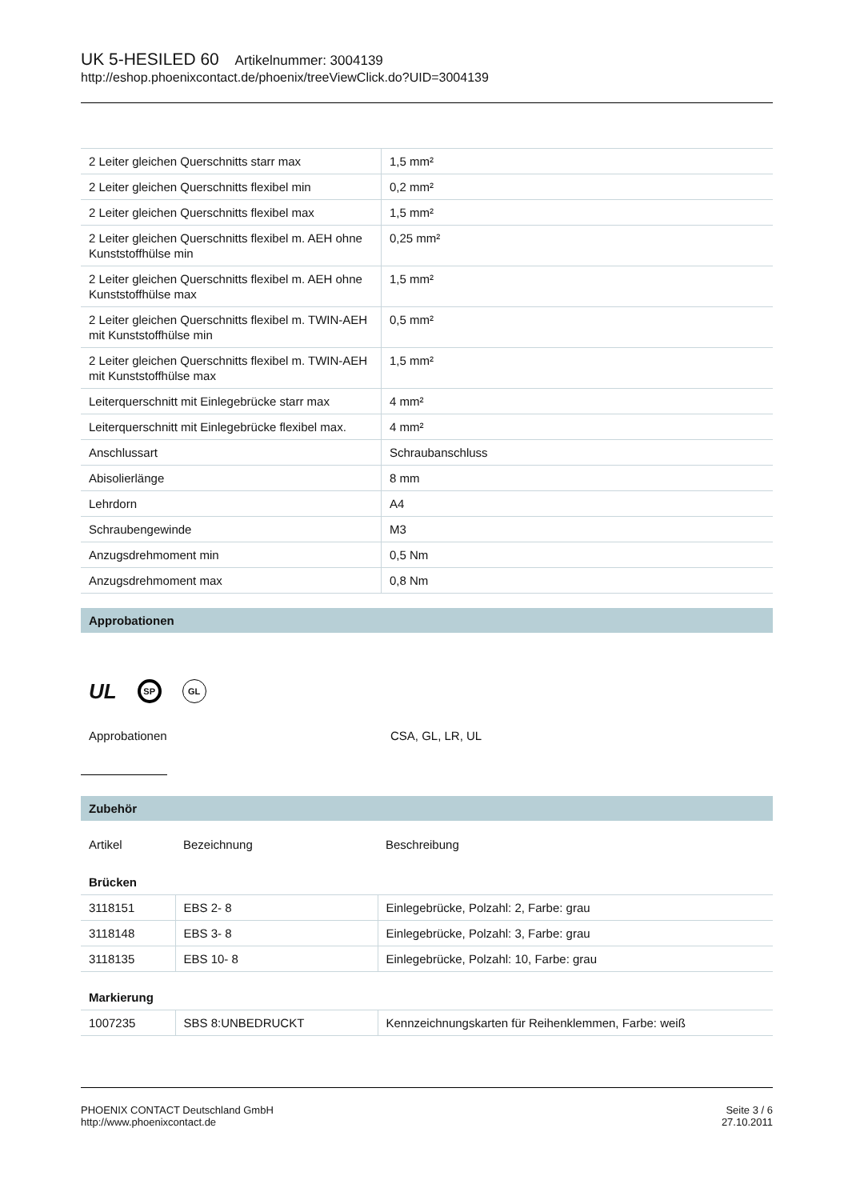UK 5-HESILED 60 Artikelnummer: 3004139
http://eshop.phoenixcontact.de/phoenix/treeViewClick.do?UID=3004139
| 2 Leiter gleichen Querschnitts starr max | 1,5 mm² |
| 2 Leiter gleichen Querschnitts flexibel min | 0,2 mm² |
| 2 Leiter gleichen Querschnitts flexibel max | 1,5 mm² |
| 2 Leiter gleichen Querschnitts flexibel m. AEH ohne Kunststoffhülse min | 0,25 mm² |
| 2 Leiter gleichen Querschnitts flexibel m. AEH ohne Kunststoffhülse max | 1,5 mm² |
| 2 Leiter gleichen Querschnitts flexibel m. TWIN-AEH mit Kunststoffhülse min | 0,5 mm² |
| 2 Leiter gleichen Querschnitts flexibel m. TWIN-AEH mit Kunststoffhülse max | 1,5 mm² |
| Leiterquerschnitt mit Einlegebrücke starr max | 4 mm² |
| Leiterquerschnitt mit Einlegebrücke flexibel max. | 4 mm² |
| Anschlussart | Schraubanschluss |
| Abisolierlänge | 8 mm |
| Lehrdorn | A4 |
| Schraubengewinde | M3 |
| Anzugsdrehmoment min | 0,5 Nm |
| Anzugsdrehmoment max | 0,8 Nm |
Approbationen
UL SP GL
Approbationen CSA, GL, LR, UL
Zubehör
| Artikel | Bezeichnung | Beschreibung |
| Brücken | | |
| 3118151 | EBS 2- 8 | Einlegebrücke, Polzahl: 2, Farbe: grau |
| 3118148 | EBS 3- 8 | Einlegebrücke, Polzahl: 3, Farbe: grau |
| 3118135 | EBS 10- 8 | Einlegebrücke, Polzahl: 10, Farbe: grau |
| Markierung | | |
| 1007235 | SBS 8:UNBEDRUCKT | Kennzeichnungskarten für Reihenklemmen, Farbe: weiß |
PHOENIX CONTACT Deutschland GmbH
http://www.phoenixcontact.de
Seite 3 / 6
27.10.2011